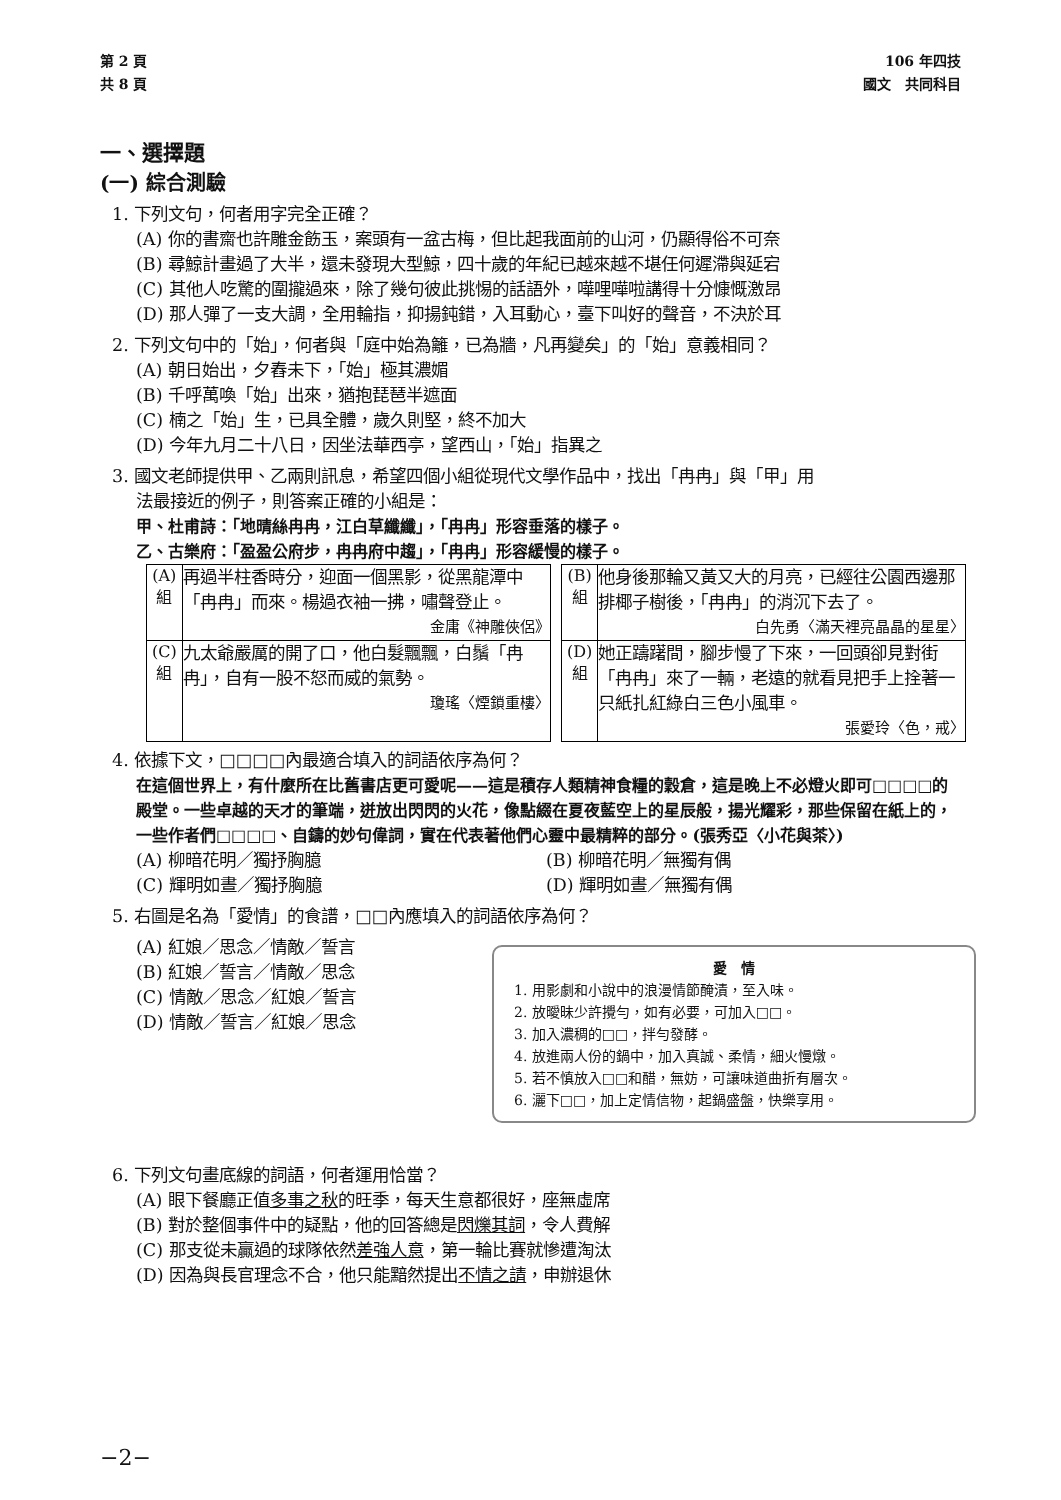第 2 頁
共 8 頁
106 年四技
國文　共同科目
一、選擇題
(一) 綜合測驗
1. 下列文句，何者用字完全正確？
(A) 你的書齋也許雕金飭玉，案頭有一盆古梅，但比起我面前的山河，仍顯得俗不可奈
(B) 尋鯨計畫過了大半，還未發現大型鯨，四十歲的年紀已越來越不堪任何遲滯與延宕
(C) 其他人吃驚的圍攏過來，除了幾句彼此挑惕的話語外，嘩哩嘩啦講得十分慷慨激昂
(D) 那人彈了一支大調，全用輪指，抑揚鈍錯，入耳動心，臺下叫好的聲音，不決於耳
2. 下列文句中的「始」，何者與「庭中始為籬，已為牆，凡再變矣」的「始」意義相同？
(A) 朝日始出，夕舂未下，「始」極其濃媚
(B) 千呼萬喚「始」出來，猶抱琵琶半遮面
(C) 楠之「始」生，已具全體，歲久則堅，終不加大
(D) 今年九月二十八日，因坐法華西亭，望西山，「始」指異之
3. 國文老師提供甲、乙兩則訊息，希望四個小組從現代文學作品中，找出「冉冉」與「甲」用
法最接近的例子，則答案正確的小組是：
甲、杜甫詩：「地晴絲冉冉，江白草纖纖」，「冉冉」形容垂落的樣子。
乙、古樂府：「盈盈公府步，冉冉府中趨」，「冉冉」形容緩慢的樣子。
| (A) 組 | 再過半柱香時分，迎面一個黑影，從黑龍潭中「冉冉」而來。楊過衣袖一拂，嘯聲登止。 金庸《神雕俠侶》 | | (B) 組 | 他身後那輪又黃又大的月亮，已經往公園西邊那排椰子樹後，「冉冉」的消沉下去了。 白先勇〈滿天裡亮晶晶的星星〉 |
| (C) 組 | 九太爺嚴厲的開了口，他白髮飄飄，白鬚「冉冉」，自有一股不怒而威的氣勢。 瓊瑤〈煙鎖重樓〉 | | (D) 組 | 她正躊躇間，腳步慢了下來，一回頭卻見對街「冉冉」來了一輛，老遠的就看見把手上拴著一只紙扎紅綠白三色小風車。 張愛玲〈色，戒〉 |
4. 依據下文，□□□□內最適合填入的詞語依序為何？
在這個世界上，有什麼所在比舊書店更可愛呢——這是積存人類精神食糧的穀倉，這是晚上不必燈火即可□□□□的殿堂。一些卓越的天才的筆端，迸放出閃閃的火花，像點綴在夏夜藍空上的星辰般，揚光耀彩，那些保留在紙上的，一些作者們□□□□、自鑄的妙句偉詞，實在代表著他們心靈中最精粹的部分。(張秀亞〈小花與茶〉)
(A) 柳暗花明／獨抒胸臆 (B) 柳暗花明／無獨有偶
(C) 輝明如晝／獨抒胸臆 (D) 輝明如晝／無獨有偶
5. 右圖是名為「愛情」的食譜，□□內應填入的詞語依序為何？
(A) 紅娘／思念／情敵／誓言
(B) 紅娘／誓言／情敵／思念
(C) 情敵／思念／紅娘／誓言
(D) 情敵／誓言／紅娘／思念
愛　情
1. 用影劇和小說中的浪漫情節醃漬，至入味。
2. 放曖昧少許攪勻，如有必要，可加入□□。
3. 加入濃稠的□□，拌勻發酵。
4. 放進兩人份的鍋中，加入真誠、柔情，細火慢燉。
5. 若不慎放入□□和醋，無妨，可讓味道曲折有層次。
6. 灑下□□，加上定情信物，起鍋盛盤，快樂享用。
6. 下列文句畫底線的詞語，何者運用恰當？
(A) 眼下餐廳正值多事之秋的旺季，每天生意都很好，座無虛席
(B) 對於整個事件中的疑點，他的回答總是閃爍其詞，令人費解
(C) 那支從未贏過的球隊依然差強人意，第一輪比賽就慘遭淘汰
(D) 因為與長官理念不合，他只能黯然提出不情之請，申辦退休
−2−